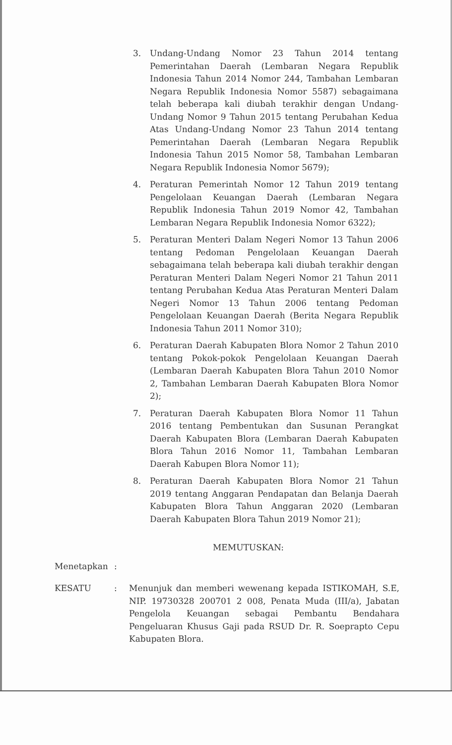3. Undang-Undang Nomor 23 Tahun 2014 tentang Pemerintahan Daerah (Lembaran Negara Republik Indonesia Tahun 2014 Nomor 244, Tambahan Lembaran Negara Republik Indonesia Nomor 5587) sebagaimana telah beberapa kali diubah terakhir dengan Undang-Undang Nomor 9 Tahun 2015 tentang Perubahan Kedua Atas Undang-Undang Nomor 23 Tahun 2014 tentang Pemerintahan Daerah (Lembaran Negara Republik Indonesia Tahun 2015 Nomor 58, Tambahan Lembaran Negara Republik Indonesia Nomor 5679);
4. Peraturan Pemerintah Nomor 12 Tahun 2019 tentang Pengelolaan Keuangan Daerah (Lembaran Negara Republik Indonesia Tahun 2019 Nomor 42, Tambahan Lembaran Negara Republik Indonesia Nomor 6322);
5. Peraturan Menteri Dalam Negeri Nomor 13 Tahun 2006 tentang Pedoman Pengelolaan Keuangan Daerah sebagaimana telah beberapa kali diubah terakhir dengan Peraturan Menteri Dalam Negeri Nomor 21 Tahun 2011 tentang Perubahan Kedua Atas Peraturan Menteri Dalam Negeri Nomor 13 Tahun 2006 tentang Pedoman Pengelolaan Keuangan Daerah (Berita Negara Republik Indonesia Tahun 2011 Nomor 310);
6. Peraturan Daerah Kabupaten Blora Nomor 2 Tahun 2010 tentang Pokok-pokok Pengelolaan Keuangan Daerah (Lembaran Daerah Kabupaten Blora Tahun 2010 Nomor 2, Tambahan Lembaran Daerah Kabupaten Blora Nomor 2);
7. Peraturan Daerah Kabupaten Blora Nomor 11 Tahun 2016 tentang Pembentukan dan Susunan Perangkat Daerah Kabupaten Blora (Lembaran Daerah Kabupaten Blora Tahun 2016 Nomor 11, Tambahan Lembaran Daerah Kabupen Blora Nomor 11);
8. Peraturan Daerah Kabupaten Blora Nomor 21 Tahun 2019 tentang Anggaran Pendapatan dan Belanja Daerah Kabupaten Blora Tahun Anggaran 2020 (Lembaran Daerah Kabupaten Blora Tahun 2019 Nomor 21);
MEMUTUSKAN:
Menetapkan:
KESATU: Menunjuk dan memberi wewenang kepada ISTIKOMAH, S.E, NIP. 19730328 200701 2 008, Penata Muda (III/a), Jabatan Pengelola Keuangan sebagai Pembantu Bendahara Pengeluaran Khusus Gaji pada RSUD Dr. R. Soeprapto Cepu Kabupaten Blora.